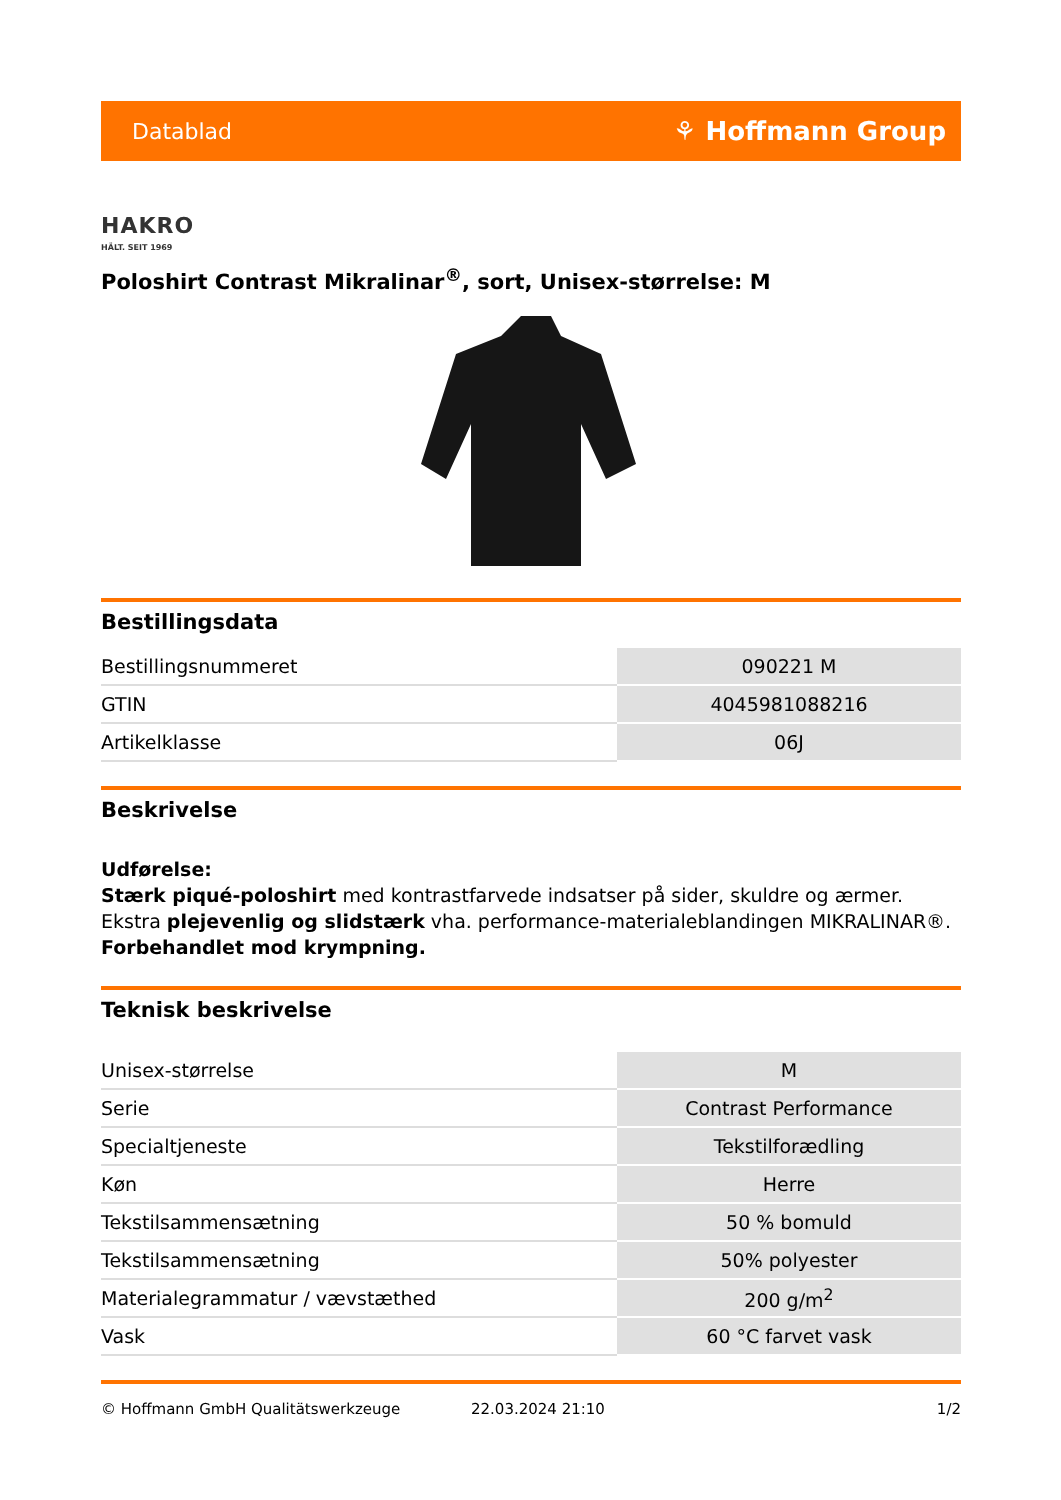Datablad ⚘ Hoffmann Group
HAKRO
HÄLT. SEIT 1969
Poloshirt Contrast Mikralinar<sup>®</sup>, sort, Unisex-størrelse: M
Bestillingsdata
| Bestillingsnummeret | 090221 M |
| GTIN | 4045981088216 |
| Artikelklasse | 06J |
Beskrivelse
Udførelse:
Stærk piqué-poloshirt med kontrastfarvede indsatser på sider, skuldre og ærmer. Ekstra plejevenlig og slidstærk vha. performance-materialeblandingen MIKRALINAR®. Forbehandlet mod krympning.
Teknisk beskrivelse
| Unisex-størrelse | M |
| Serie | Contrast Performance |
| Specialtjeneste | Tekstilforædling |
| Køn | Herre |
| Tekstilsammensætning | 50 % bomuld |
| Tekstilsammensætning | 50% polyester |
| Materialegrammatur / vævstæthed | 200 g/m<sup>2</sup> |
| Vask | 60 °C farvet vask |
© Hoffmann GmbH Qualitätswerkzeuge 22.03.2024 21:10 1/2